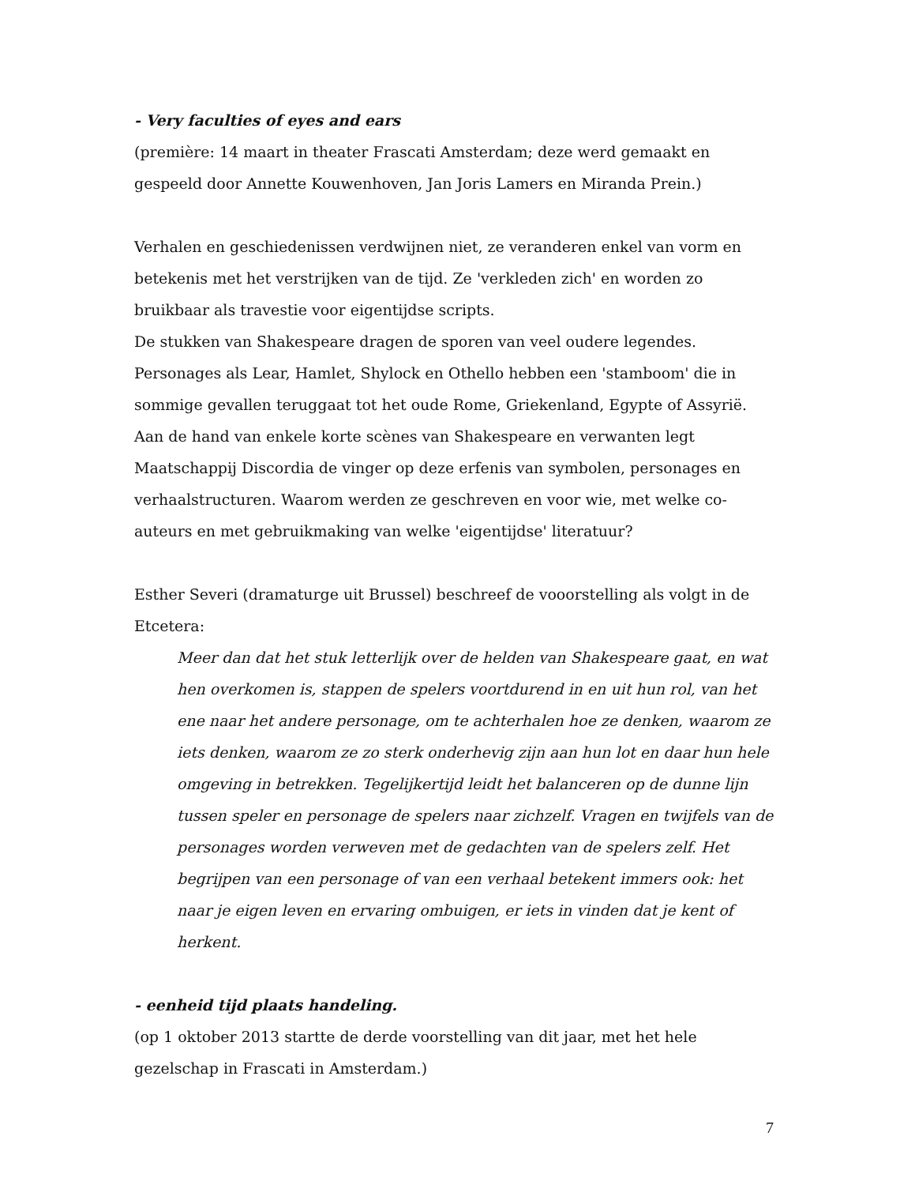- Very faculties of eyes and ears
(première: 14 maart in theater Frascati Amsterdam; deze werd gemaakt en gespeeld door Annette Kouwenhoven, Jan Joris Lamers en Miranda Prein.)
Verhalen en geschiedenissen verdwijnen niet, ze veranderen enkel van vorm en betekenis met het verstrijken van de tijd. Ze 'verkleden zich' en worden zo bruikbaar als travestie voor eigentijdse scripts.
De stukken van Shakespeare dragen de sporen van veel oudere legendes. Personages als Lear, Hamlet, Shylock en Othello hebben een 'stamboom' die in sommige gevallen teruggaat tot het oude Rome, Griekenland, Egypte of Assyrië.
Aan de hand van enkele korte scènes van Shakespeare en verwanten legt Maatschappij Discordia de vinger op deze erfenis van symbolen, personages en verhaalstructuren. Waarom werden ze geschreven en voor wie, met welke co-auteurs en met gebruikmaking van welke 'eigentijdse' literatuur?
Esther Severi (dramaturge uit Brussel) beschreef de vooorstelling als volgt in de Etcetera:
Meer dan dat het stuk letterlijk over de helden van Shakespeare gaat, en wat hen overkomen is, stappen de spelers voortdurend in en uit hun rol, van het ene naar het andere personage, om te achterhalen hoe ze denken, waarom ze iets denken, waarom ze zo sterk onderhevig zijn aan hun lot en daar hun hele omgeving in betrekken. Tegelijkertijd leidt het balanceren op de dunne lijn tussen speler en personage de spelers naar zichzelf. Vragen en twijfels van de personages worden verweven met de gedachten van de spelers zelf. Het begrijpen van een personage of van een verhaal betekent immers ook: het naar je eigen leven en ervaring ombuigen, er iets in vinden dat je kent of herkent.
- eenheid tijd plaats handeling.
(op 1 oktober 2013 startte de derde voorstelling van dit jaar, met het hele gezelschap in Frascati in Amsterdam.)
7